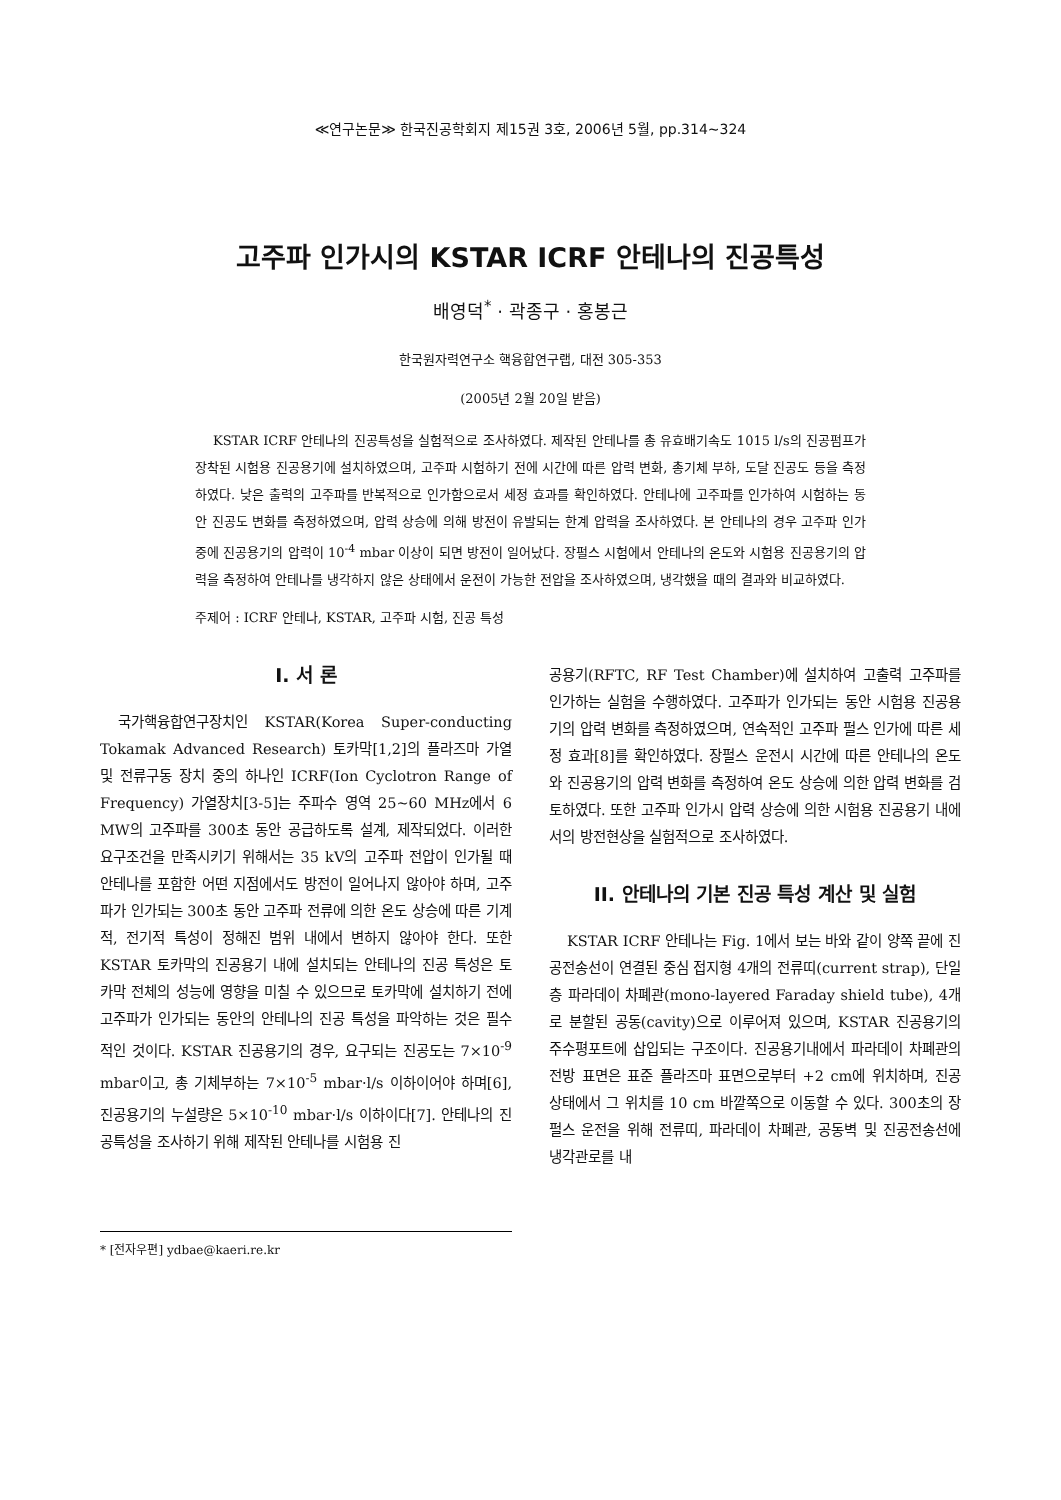≪연구논문≫ 한국진공학회지 제15권 3호, 2006년 5월, pp.314~324
고주파 인가시의 KSTAR ICRF 안테나의 진공특성
배영덕<sup>*</sup> · 곽종구 · 홍봉근
한국원자력연구소 핵융합연구랩, 대전 305-353
(2005년 2월 20일 받음)
KSTAR ICRF 안테나의 진공특성을 실험적으로 조사하였다. 제작된 안테나를 총 유효배기속도 1015 l/s의 진공펌프가 장착된 시험용 진공용기에 설치하였으며, 고주파 시험하기 전에 시간에 따른 압력 변화, 총기체 부하, 도달 진공도 등을 측정하였다. 낮은 출력의 고주파를 반복적으로 인가함으로서 세정 효과를 확인하였다. 안테나에 고주파를 인가하여 시험하는 동안 진공도 변화를 측정하였으며, 압력 상승에 의해 방전이 유발되는 한계 압력을 조사하였다. 본 안테나의 경우 고주파 인가 중에 진공용기의 압력이 10<sup>-4</sup> mbar 이상이 되면 방전이 일어났다. 장펄스 시험에서 안테나의 온도와 시험용 진공용기의 압력을 측정하여 안테나를 냉각하지 않은 상태에서 운전이 가능한 전압을 조사하였으며, 냉각했을 때의 결과와 비교하였다.
주제어 : ICRF 안테나, KSTAR, 고주파 시험, 진공 특성
I. 서 론
국가핵융합연구장치인 KSTAR(Korea Super-conducting Tokamak Advanced Research) 토카막[1,2]의 플라즈마 가열 및 전류구동 장치 중의 하나인 ICRF(Ion Cyclotron Range of Frequency) 가열장치[3-5]는 주파수 영역 25~60 MHz에서 6 MW의 고주파를 300초 동안 공급하도록 설계, 제작되었다. 이러한 요구조건을 만족시키기 위해서는 35 kV의 고주파 전압이 인가될 때 안테나를 포함한 어떤 지점에서도 방전이 일어나지 않아야 하며, 고주파가 인가되는 300초 동안 고주파 전류에 의한 온도 상승에 따른 기계적, 전기적 특성이 정해진 범위 내에서 변하지 않아야 한다. 또한 KSTAR 토카막의 진공용기 내에 설치되는 안테나의 진공 특성은 토카막 전체의 성능에 영향을 미칠 수 있으므로 토카막에 설치하기 전에 고주파가 인가되는 동안의 안테나의 진공 특성을 파악하는 것은 필수적인 것이다. KSTAR 진공용기의 경우, 요구되는 진공도는 7×10<sup>-9</sup> mbar이고, 총 기체부하는 7×10<sup>-5</sup> mbar·l/s 이하이어야 하며[6], 진공용기의 누설량은 5×10<sup>-10</sup> mbar·l/s 이하이다[7]. 안테나의 진공특성을 조사하기 위해 제작된 안테나를 시험용 진
공용기(RFTC, RF Test Chamber)에 설치하여 고출력 고주파를 인가하는 실험을 수행하였다. 고주파가 인가되는 동안 시험용 진공용기의 압력 변화를 측정하였으며, 연속적인 고주파 펄스 인가에 따른 세정 효과[8]를 확인하였다. 장펄스 운전시 시간에 따른 안테나의 온도와 진공용기의 압력 변화를 측정하여 온도 상승에 의한 압력 변화를 검토하였다. 또한 고주파 인가시 압력 상승에 의한 시험용 진공용기 내에서의 방전현상을 실험적으로 조사하였다.
II. 안테나의 기본 진공 특성 계산 및 실험
KSTAR ICRF 안테나는 Fig. 1에서 보는 바와 같이 양쪽 끝에 진공전송선이 연결된 중심 접지형 4개의 전류띠(current strap), 단일층 파라데이 차폐관(mono-layered Faraday shield tube), 4개로 분할된 공동(cavity)으로 이루어져 있으며, KSTAR 진공용기의 주수평포트에 삽입되는 구조이다. 진공용기내에서 파라데이 차폐관의 전방 표면은 표준 플라즈마 표면으로부터 +2 cm에 위치하며, 진공 상태에서 그 위치를 10 cm 바깥쪽으로 이동할 수 있다. 300초의 장펄스 운전을 위해 전류띠, 파라데이 차폐관, 공동벽 및 진공전송선에 냉각관로를 내
* [전자우편] ydbae@kaeri.re.kr